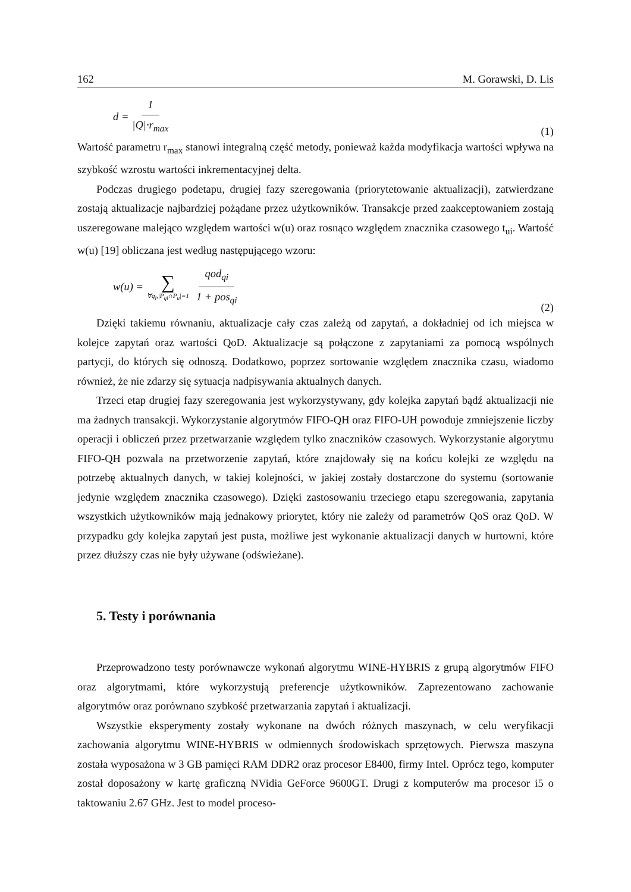162 M. Gorawski, D. Lis
d = 1 |Q|·r<sub>max</sub>
(1)
Wartość parametru r<sub>max</sub> stanowi integralną część metody, ponieważ każda modyfikacja wartości wpływa na szybkość wzrostu wartości inkrementacyjnej delta.
Podczas drugiego podetapu, drugiej fazy szeregowania (priorytetowanie aktualizacji), zatwierdzane zostają aktualizacje najbardziej pożądane przez użytkowników. Transakcje przed zaakceptowaniem zostają uszeregowane malejąco względem wartości w(u) oraz rosnąco względem znacznika czasowego t<sub>ui</sub>. Wartość w(u) [19] obliczana jest według następującego wzoru:
w(u) = ∑ ∀q<sub>i</sub>,|P<sub>qi</sub>∩P<sub>u</sub>|=1 qod<sub>qi</sub> 1 + pos<sub>qi</sub>
(2)
Dzięki takiemu równaniu, aktualizacje cały czas zależą od zapytań, a dokładniej od ich miejsca w kolejce zapytań oraz wartości QoD. Aktualizacje są połączone z zapytaniami za pomocą wspólnych partycji, do których się odnoszą. Dodatkowo, poprzez sortowanie względem znacznika czasu, wiadomo również, że nie zdarzy się sytuacja nadpisywania aktualnych danych.
Trzeci etap drugiej fazy szeregowania jest wykorzystywany, gdy kolejka zapytań bądź aktualizacji nie ma żadnych transakcji. Wykorzystanie algorytmów FIFO-QH oraz FIFO-UH powoduje zmniejszenie liczby operacji i obliczeń przez przetwarzanie względem tylko znaczników czasowych. Wykorzystanie algorytmu FIFO-QH pozwala na przetworzenie zapytań, które znajdowały się na końcu kolejki ze względu na potrzebę aktualnych danych, w takiej kolejności, w jakiej zostały dostarczone do systemu (sortowanie jedynie względem znacznika czasowego). Dzięki zastosowaniu trzeciego etapu szeregowania, zapytania wszystkich użytkowników mają jednakowy priorytet, który nie zależy od parametrów QoS oraz QoD. W przypadku gdy kolejka zapytań jest pusta, możliwe jest wykonanie aktualizacji danych w hurtowni, które przez dłuższy czas nie były używane (odświeżane).
5. Testy i porównania
Przeprowadzono testy porównawcze wykonań algorytmu WINE-HYBRIS z grupą algorytmów FIFO oraz algorytmami, które wykorzystują preferencje użytkowników. Zaprezentowano zachowanie algorytmów oraz porównano szybkość przetwarzania zapytań i aktualizacji.
Wszystkie eksperymenty zostały wykonane na dwóch różnych maszynach, w celu weryfikacji zachowania algorytmu WINE-HYBRIS w odmiennych środowiskach sprzętowych. Pierwsza maszyna została wyposażona w 3 GB pamięci RAM DDR2 oraz procesor E8400, firmy Intel. Oprócz tego, komputer został doposażony w kartę graficzną NVidia GeForce 9600GT. Drugi z komputerów ma procesor i5 o taktowaniu 2.67 GHz. Jest to model proceso-